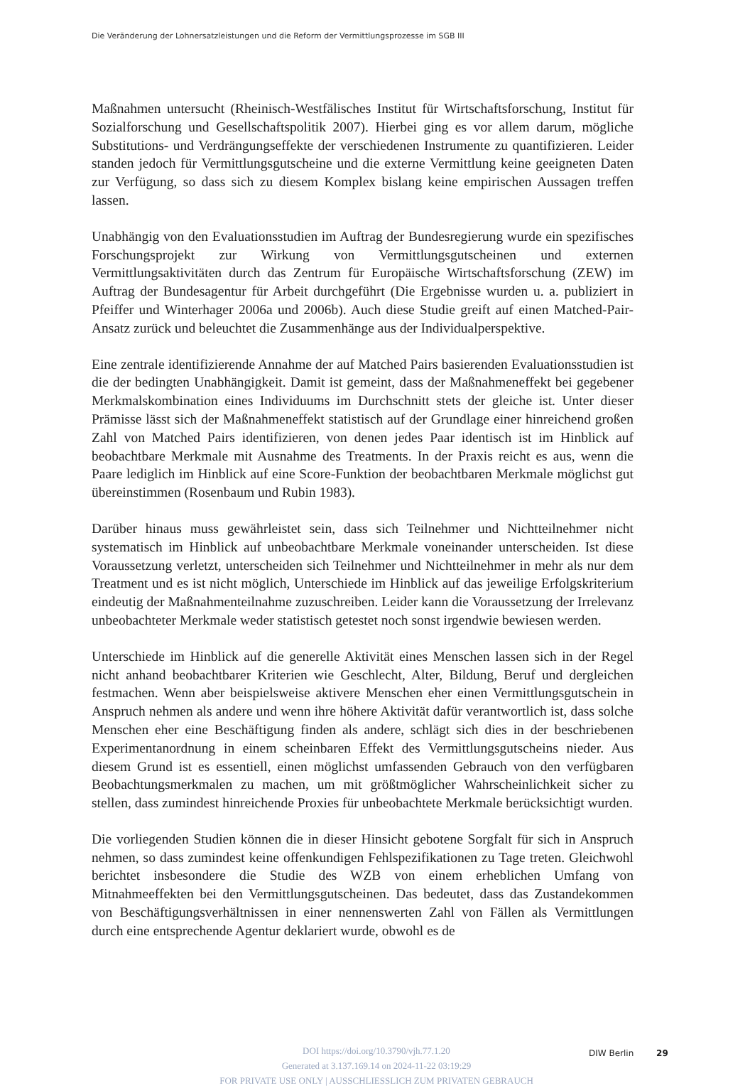Die Veränderung der Lohnersatzleistungen und die Reform der Vermittlungsprozesse im SGB III
Maßnahmen untersucht (Rheinisch-Westfälisches Institut für Wirtschaftsforschung, Institut für Sozialforschung und Gesellschaftspolitik 2007). Hierbei ging es vor allem darum, mögliche Substitutions- und Verdrängungseffekte der verschiedenen Instrumente zu quantifizieren. Leider standen jedoch für Vermittlungsgutscheine und die externe Vermittlung keine geeigneten Daten zur Verfügung, so dass sich zu diesem Komplex bislang keine empirischen Aussagen treffen lassen.
Unabhängig von den Evaluationsstudien im Auftrag der Bundesregierung wurde ein spezifisches Forschungsprojekt zur Wirkung von Vermittlungsgutscheinen und externen Vermittlungsaktivitäten durch das Zentrum für Europäische Wirtschaftsforschung (ZEW) im Auftrag der Bundesagentur für Arbeit durchgeführt (Die Ergebnisse wurden u. a. publiziert in Pfeiffer und Winterhager 2006a und 2006b). Auch diese Studie greift auf einen Matched-Pair-Ansatz zurück und beleuchtet die Zusammenhänge aus der Individualperspektive.
Eine zentrale identifizierende Annahme der auf Matched Pairs basierenden Evaluationsstudien ist die der bedingten Unabhängigkeit. Damit ist gemeint, dass der Maßnahmeneffekt bei gegebener Merkmalskombination eines Individuums im Durchschnitt stets der gleiche ist. Unter dieser Prämisse lässt sich der Maßnahmeneffekt statistisch auf der Grundlage einer hinreichend großen Zahl von Matched Pairs identifizieren, von denen jedes Paar identisch ist im Hinblick auf beobachtbare Merkmale mit Ausnahme des Treatments. In der Praxis reicht es aus, wenn die Paare lediglich im Hinblick auf eine Score-Funktion der beobachtbaren Merkmale möglichst gut übereinstimmen (Rosenbaum und Rubin 1983).
Darüber hinaus muss gewährleistet sein, dass sich Teilnehmer und Nichtteilnehmer nicht systematisch im Hinblick auf unbeobachtbare Merkmale voneinander unterscheiden. Ist diese Voraussetzung verletzt, unterscheiden sich Teilnehmer und Nichtteilnehmer in mehr als nur dem Treatment und es ist nicht möglich, Unterschiede im Hinblick auf das jeweilige Erfolgskriterium eindeutig der Maßnahmenteilnahme zuzuschreiben. Leider kann die Voraussetzung der Irrelevanz unbeobachteter Merkmale weder statistisch getestet noch sonst irgendwie bewiesen werden.
Unterschiede im Hinblick auf die generelle Aktivität eines Menschen lassen sich in der Regel nicht anhand beobachtbarer Kriterien wie Geschlecht, Alter, Bildung, Beruf und dergleichen festmachen. Wenn aber beispielsweise aktivere Menschen eher einen Vermittlungsgutschein in Anspruch nehmen als andere und wenn ihre höhere Aktivität dafür verantwortlich ist, dass solche Menschen eher eine Beschäftigung finden als andere, schlägt sich dies in der beschriebenen Experimentanordnung in einem scheinbaren Effekt des Vermittlungsgutscheins nieder. Aus diesem Grund ist es essentiell, einen möglichst umfassenden Gebrauch von den verfügbaren Beobachtungsmerkmalen zu machen, um mit größtmöglicher Wahrscheinlichkeit sicher zu stellen, dass zumindest hinreichende Proxies für unbeobachtete Merkmale berücksichtigt wurden.
Die vorliegenden Studien können die in dieser Hinsicht gebotene Sorgfalt für sich in Anspruch nehmen, so dass zumindest keine offenkundigen Fehlspezifikationen zu Tage treten. Gleichwohl berichtet insbesondere die Studie des WZB von einem erheblichen Umfang von Mitnahmeeffekten bei den Vermittlungsgutscheinen. Das bedeutet, dass das Zustandekommen von Beschäftigungsverhältnissen in einer nennenswerten Zahl von Fällen als Vermittlungen durch eine entsprechende Agentur deklariert wurde, obwohl es de
DOI https://doi.org/10.3790/vjh.77.1.20
Generated at 3.137.169.14 on 2024-11-22 03:19:29
FOR PRIVATE USE ONLY | AUSSCHLIESSLICH ZUM PRIVATEN GEBRAUCH
DIW Berlin 29